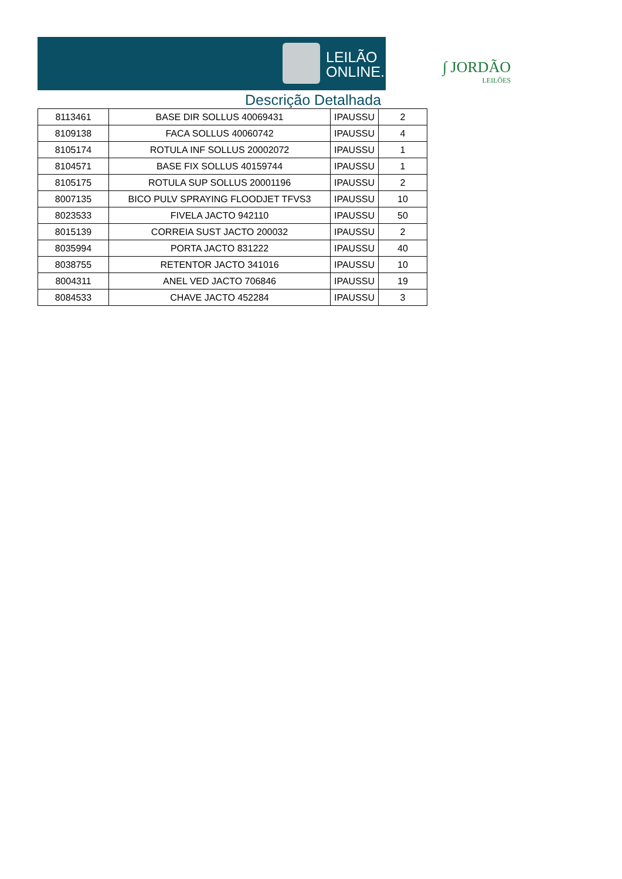LEILÃO
ONLINE.NET
Descrição Detalhada
∫ JORDÃO
LEILÕES
| 8113461 | BASE DIR SOLLUS 40069431 | IPAUSSU | 2 |
| 8109138 | FACA SOLLUS 40060742 | IPAUSSU | 4 |
| 8105174 | ROTULA INF SOLLUS 20002072 | IPAUSSU | 1 |
| 8104571 | BASE FIX SOLLUS 40159744 | IPAUSSU | 1 |
| 8105175 | ROTULA SUP SOLLUS 20001196 | IPAUSSU | 2 |
| 8007135 | BICO PULV SPRAYING FLOODJET TFVS3 | IPAUSSU | 10 |
| 8023533 | FIVELA JACTO 942110 | IPAUSSU | 50 |
| 8015139 | CORREIA SUST JACTO 200032 | IPAUSSU | 2 |
| 8035994 | PORTA JACTO 831222 | IPAUSSU | 40 |
| 8038755 | RETENTOR JACTO 341016 | IPAUSSU | 10 |
| 8004311 | ANEL VED JACTO 706846 | IPAUSSU | 19 |
| 8084533 | CHAVE JACTO 452284 | IPAUSSU | 3 |